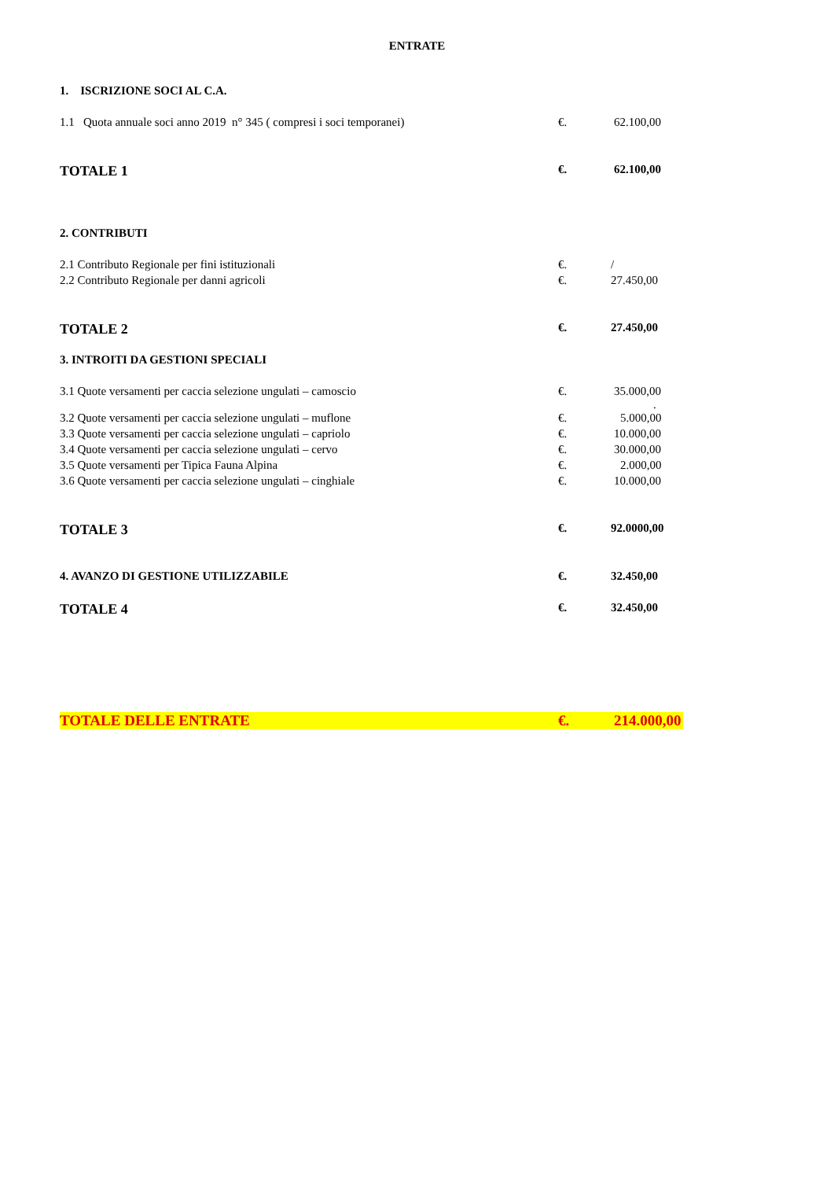ENTRATE
| 1. ISCRIZIONE SOCI AL C.A. | | |
| 1.1 Quota annuale soci anno 2019 n° 345 ( compresi i soci temporanei) | €. | 62.100,00 |
| TOTALE 1 | €. | 62.100,00 |
| 2. CONTRIBUTI | | |
| 2.1 Contributo Regionale per fini istituzionali | €. | / |
| 2.2 Contributo Regionale per danni agricoli | €. | 27.450,00 |
| TOTALE 2 | €. | 27.450,00 |
| 3. INTROITI DA GESTIONI SPECIALI | | |
| 3.1 Quote versamenti per caccia selezione ungulati – camoscio | €. | 35.000,00 . |
| 3.2 Quote versamenti per caccia selezione ungulati – muflone | €. | 5.000,00 |
| 3.3 Quote versamenti per caccia selezione ungulati – capriolo | €. | 10.000,00 |
| 3.4 Quote versamenti per caccia selezione ungulati – cervo | €. | 30.000,00 |
| 3.5 Quote versamenti per Tipica Fauna Alpina | €. | 2.000,00 |
| 3.6 Quote versamenti per caccia selezione ungulati – cinghiale | €. | 10.000,00 |
| TOTALE 3 | €. | 92.0000,00 |
| 4. AVANZO DI GESTIONE UTILIZZABILE | €. | 32.450,00 |
| TOTALE 4 | €. | 32.450,00 |
| TOTALE DELLE ENTRATE | €. | 214.000,00 |